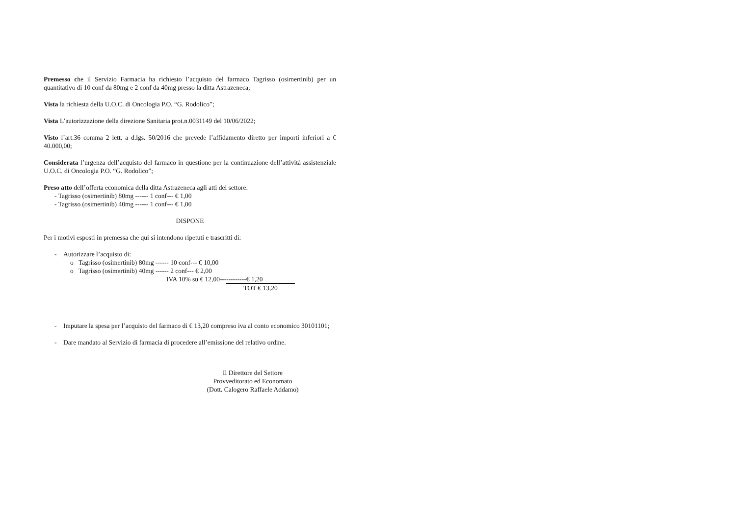Premesso che il Servizio Farmacia ha richiesto l’acquisto del farmaco Tagrisso (osimertinib) per un quantitativo di 10 conf da 80mg e 2 conf da 40mg presso la ditta Astrazeneca;
Vista la richiesta della U.O.C. di Oncologia P.O. “G. Rodolico”;
Vista L’autorizzazione della direzione Sanitaria prot.n.0031149 del 10/06/2022;
Visto l’art.36 comma 2 lett. a d.lgs. 50/2016 che prevede l’affidamento diretto per importi inferiori a € 40.000,00;
Considerata l’urgenza dell’acquisto del farmaco in questione per la continuazione dell’attività assistenziale U.O.C. di Oncologia P.O. “G. Rodolico”;
Preso atto dell’offerta economica della ditta Astrazeneca agli atti del settore:
- Tagrisso (osimertinib) 80mg ------ 1 conf--- € 1,00
- Tagrisso (osimertinib) 40mg ------ 1 conf--- € 1,00
DISPONE
Per i motivi esposti in premessa che qui si intendono ripetuti e trascritti di:
- Autorizzare l’acquisto di:
o Tagrisso (osimertinib) 80mg ------ 10 conf--- € 10,00
o Tagrisso (osimertinib) 40mg ------ 2 conf--- € 2,00
IVA 10% su € 12,00------------€ 1,20
TOT € 13,20
- Imputare la spesa per l’acquisto del farmaco di € 13,20 compreso iva al conto economico 30101101;
- Dare mandato al Servizio di farmacia di procedere all’emissione del relativo ordine.
Il Direttore del Settore
Provveditorato ed Economato
(Dott. Calogero Raffaele Addamo)